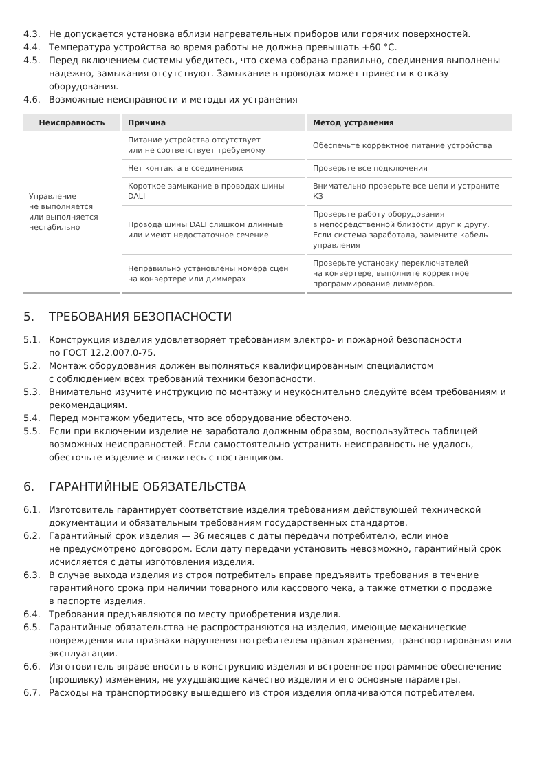4.3. Не допускается установка вблизи нагревательных приборов или горячих поверхностей.
4.4. Температура устройства во время работы не должна превышать +60 °C.
4.5. Перед включением системы убедитесь, что схема собрана правильно, соединения выполнены надежно, замыкания отсутствуют. Замыкание в проводах может привести к отказу оборудования.
4.6. Возможные неисправности и методы их устранения
| Неисправность | Причина | Метод устранения |
| --- | --- | --- |
| Управление не выполняется или выполняется нестабильно | Питание устройства отсутствует или не соответствует требуемому | Обеспечьте корректное питание устройства |
| | Нет контакта в соединениях | Проверьте все подключения |
| | Короткое замыкание в проводах шины DALI | Внимательно проверьте все цепи и устраните КЗ |
| | Провода шины DALI слишком длинные или имеют недостаточное сечение | Проверьте работу оборудования в непосредственной близости друг к другу. Если система заработала, замените кабель управления |
| | Неправильно установлены номера сцен на конвертере или диммерах | Проверьте установку переключателей на конвертере, выполните корректное программирование диммеров. |
5. ТРЕБОВАНИЯ БЕЗОПАСНОСТИ
5.1. Конструкция изделия удовлетворяет требованиям электро- и пожарной безопасности
по ГОСТ 12.2.007.0-75.
5.2. Монтаж оборудования должен выполняться квалифицированным специалистом
с соблюдением всех требований техники безопасности.
5.3. Внимательно изучите инструкцию по монтажу и неукоснительно следуйте всем требованиям и рекомендациям.
5.4. Перед монтажом убедитесь, что все оборудование обесточено.
5.5. Если при включении изделие не заработало должным образом, воспользуйтесь таблицей возможных неисправностей. Если самостоятельно устранить неисправность не удалось, обесточьте изделие и свяжитесь с поставщиком.
6. ГАРАНТИЙНЫЕ ОБЯЗАТЕЛЬСТВА
6.1. Изготовитель гарантирует соответствие изделия требованиям действующей технической документации и обязательным требованиям государственных стандартов.
6.2. Гарантийный срок изделия — 36 месяцев с даты передачи потребителю, если иное
не предусмотрено договором. Если дату передачи установить невозможно, гарантийный срок исчисляется с даты изготовления изделия.
6.3. В случае выхода изделия из строя потребитель вправе предъявить требования в течение гарантийного срока при наличии товарного или кассового чека, а также отметки о продаже
в паспорте изделия.
6.4. Требования предъявляются по месту приобретения изделия.
6.5. Гарантийные обязательства не распространяются на изделия, имеющие механические повреждения или признаки нарушения потребителем правил хранения, транспортирования или эксплуатации.
6.6. Изготовитель вправе вносить в конструкцию изделия и встроенное программное обеспечение (прошивку) изменения, не ухудшающие качество изделия и его основные параметры.
6.7. Расходы на транспортировку вышедшего из строя изделия оплачиваются потребителем.